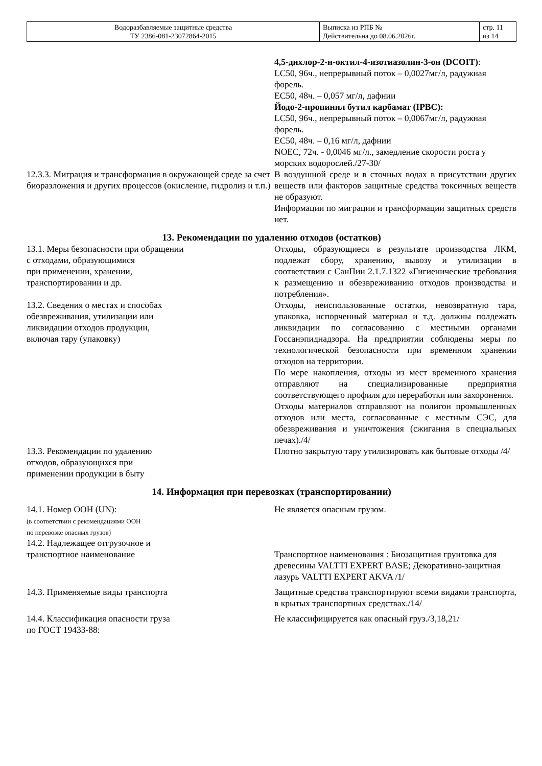| Водоразбавляемые защитные средства ТУ 2386-081-23072864-2015 | Выписка из РПБ № Действительна до 08.06.2026г. | стр. 11 из 14 |
4,5-дихлор-2-н-октил-4-изотиазолин-3-он (DCOIT):
LC50, 96ч., непрерывный поток – 0,0027мг/л, радужная форель.
EC50, 48ч. – 0,057 мг/л, дафнии
Йодо-2-пропинил бутил карбамат (IPBC):
LC50, 96ч., непрерывный поток – 0,0067мг/л, радужная форель.
EC50, 48ч. – 0,16 мг/л, дафнии
NOEC, 72ч. - 0,0046 мг/л., замедление скорости роста у морских водорослей./27-30/
12.3.3. Миграция и трансформация в окружающей среде за счет биоразложения и других процессов (окисление, гидролиз и т.п.)
В воздушной среде и в сточных водах в присутствии других веществ или факторов защитные средства токсичных веществ не образуют.
Информации по миграции и трансформации защитных средств нет.
13. Рекомендации по удалению отходов (остатков)
13.1. Меры безопасности при обращении
с отходами, образующимися
при применении, хранении,
транспортировании и др.
Отходы, образующиеся в результате производства ЛКМ, подлежат сбору, хранению, вывозу и утилизации в соответствии с СанПин 2.1.7.1322 «Гигиенические требования к размещению и обезвреживанию отходов производства и потребления».
13.2. Сведения о местах и способах
обезвреживания, утилизации или
ликвидации отходов продукции,
включая тару (упаковку)
Отходы, неиспользованные остатки, невозвратную тара, упаковка, испорченный материал и т.д. должны полдежать ликвидации по согласованию с местными органами Госсанэпиднадзора. На предприятии соблюдены меры по технологической безопасности при временном хранении отходов на территории.
По мере накопления, отходы из мест временного хранения отправляют на специализированные предприятия соответствующего профиля для переработки или захоронения.
Отходы материалов отправляют на полигон промышленных отходов или места, согласованные с местным СЭС, для обезвреживания и уничтожения (сжигания в специальных печах)./4/
13.3. Рекомендации по удалению
отходов, образующихся при
применении продукции в быту
Плотно закрытую тару утилизировать как бытовые отходы /4/
14. Информация при перевозках (транспортировании)
14.1. Номер ООН (UN):
(в соответствии с рекомендациями ООН
по перевозке опасных грузов)
14.2. Надлежащее отгрузочное и
транспортное наименование
Не является опасным грузом.
Транспортное наименования : Биозащитная грунтовка для древесины VALTTI EXPERT BASE; Декоративно-защитная лазурь VALTTI EXPERT AKVA /1/
14.3. Применяемые виды транспорта Защитные средства транспортируют всеми видами транспорта, в крытых транспортных средствах./14/
14.4. Классификация опасности груза
по ГОСТ 19433-88:
Не классифицируется как опасный груз./3,18,21/